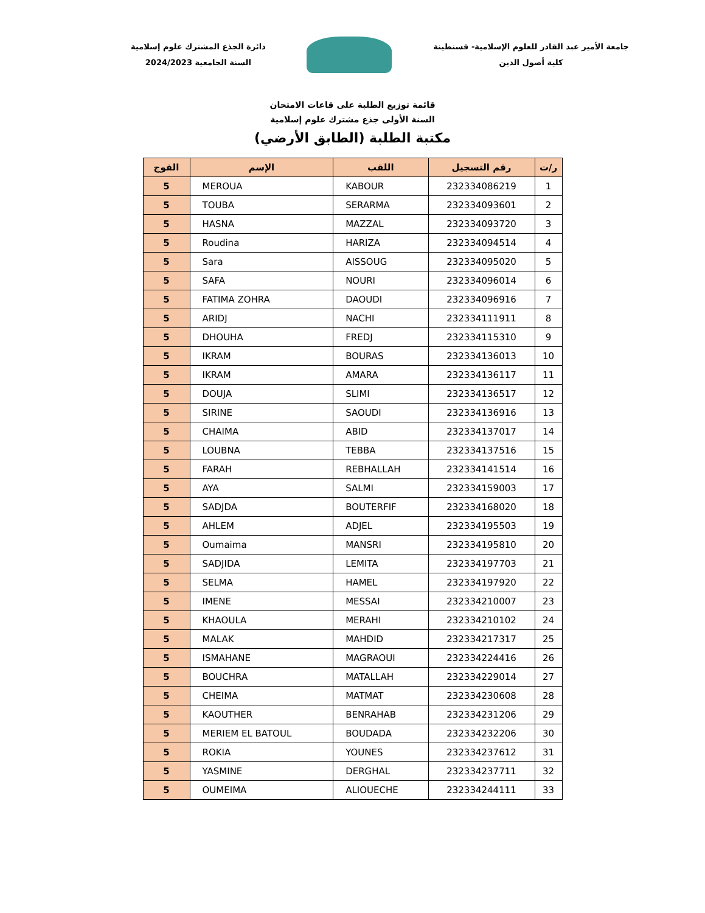دائرة الجذع المشترك علوم إسلامية
السنة الجامعية 2024/2023
جامعة الأمير عبد القادر للعلوم الإسلامية- قسنطينة
كلية أصول الدين
قائمة توزيع الطلبة على قاعات الامتحان
السنة الأولى جذع مشترك علوم إسلامية
مكتبة الطلبة (الطابق الأرضي)
| ر/ت | رقم التسجيل | اللقب | الإسم | الفوج |
| --- | --- | --- | --- | --- |
| 1 | 232334086219 | KABOUR | MEROUA | 5 |
| 2 | 232334093601 | SERARMA | TOUBA | 5 |
| 3 | 232334093720 | MAZZAL | HASNA | 5 |
| 4 | 232334094514 | HARIZA | Roudina | 5 |
| 5 | 232334095020 | AISSOUG | Sara | 5 |
| 6 | 232334096014 | NOURI | SAFA | 5 |
| 7 | 232334096916 | DAOUDI | FATIMA ZOHRA | 5 |
| 8 | 232334111911 | NACHI | ARIDJ | 5 |
| 9 | 232334115310 | FREDJ | DHOUHA | 5 |
| 10 | 232334136013 | BOURAS | IKRAM | 5 |
| 11 | 232334136117 | AMARA | IKRAM | 5 |
| 12 | 232334136517 | SLIMI | DOUJA | 5 |
| 13 | 232334136916 | SAOUDI | SIRINE | 5 |
| 14 | 232334137017 | ABID | CHAIMA | 5 |
| 15 | 232334137516 | TEBBA | LOUBNA | 5 |
| 16 | 232334141514 | REBHALLAH | FARAH | 5 |
| 17 | 232334159003 | SALMI | AYA | 5 |
| 18 | 232334168020 | BOUTERFIF | SADJDA | 5 |
| 19 | 232334195503 | ADJEL | AHLEM | 5 |
| 20 | 232334195810 | MANSRI | Oumaima | 5 |
| 21 | 232334197703 | LEMITA | SADJIDA | 5 |
| 22 | 232334197920 | HAMEL | SELMA | 5 |
| 23 | 232334210007 | MESSAI | IMENE | 5 |
| 24 | 232334210102 | MERAHI | KHAOULA | 5 |
| 25 | 232334217317 | MAHDID | MALAK | 5 |
| 26 | 232334224416 | MAGRAOUI | ISMAHANE | 5 |
| 27 | 232334229014 | MATALLAH | BOUCHRA | 5 |
| 28 | 232334230608 | MATMAT | CHEIMA | 5 |
| 29 | 232334231206 | BENRAHAB | KAOUTHER | 5 |
| 30 | 232334232206 | BOUDADA | MERIEM EL BATOUL | 5 |
| 31 | 232334237612 | YOUNES | ROKIA | 5 |
| 32 | 232334237711 | DERGHAL | YASMINE | 5 |
| 33 | 232334244111 | ALIOUECHE | OUMEIMA | 5 |